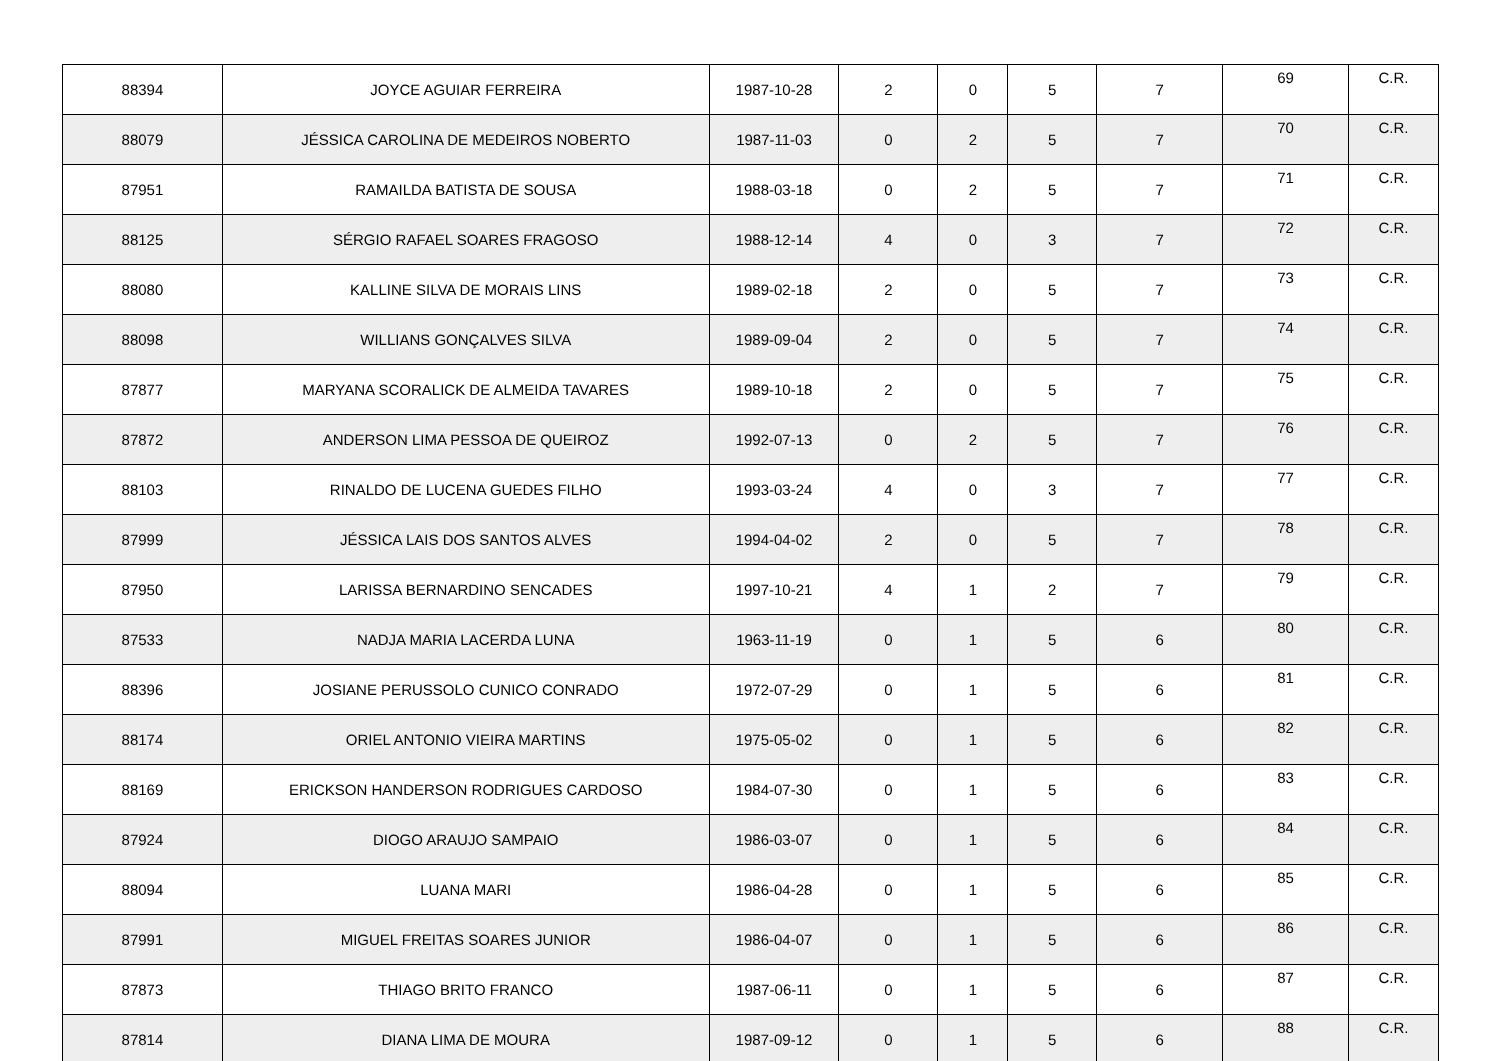| 88394 | JOYCE AGUIAR FERREIRA | 1987-10-28 | 2 | 0 | 5 | 7 | 69 | C.R. |
| 88079 | JÉSSICA CAROLINA DE MEDEIROS NOBERTO | 1987-11-03 | 0 | 2 | 5 | 7 | 70 | C.R. |
| 87951 | RAMAILDA BATISTA DE SOUSA | 1988-03-18 | 0 | 2 | 5 | 7 | 71 | C.R. |
| 88125 | SÉRGIO RAFAEL SOARES FRAGOSO | 1988-12-14 | 4 | 0 | 3 | 7 | 72 | C.R. |
| 88080 | KALLINE SILVA DE MORAIS LINS | 1989-02-18 | 2 | 0 | 5 | 7 | 73 | C.R. |
| 88098 | WILLIANS GONÇALVES SILVA | 1989-09-04 | 2 | 0 | 5 | 7 | 74 | C.R. |
| 87877 | MARYANA SCORALICK DE ALMEIDA TAVARES | 1989-10-18 | 2 | 0 | 5 | 7 | 75 | C.R. |
| 87872 | ANDERSON LIMA PESSOA DE QUEIROZ | 1992-07-13 | 0 | 2 | 5 | 7 | 76 | C.R. |
| 88103 | RINALDO DE LUCENA GUEDES FILHO | 1993-03-24 | 4 | 0 | 3 | 7 | 77 | C.R. |
| 87999 | JÉSSICA LAIS DOS SANTOS ALVES | 1994-04-02 | 2 | 0 | 5 | 7 | 78 | C.R. |
| 87950 | LARISSA BERNARDINO SENCADES | 1997-10-21 | 4 | 1 | 2 | 7 | 79 | C.R. |
| 87533 | NADJA MARIA LACERDA LUNA | 1963-11-19 | 0 | 1 | 5 | 6 | 80 | C.R. |
| 88396 | JOSIANE PERUSSOLO CUNICO CONRADO | 1972-07-29 | 0 | 1 | 5 | 6 | 81 | C.R. |
| 88174 | ORIEL ANTONIO VIEIRA MARTINS | 1975-05-02 | 0 | 1 | 5 | 6 | 82 | C.R. |
| 88169 | ERICKSON HANDERSON RODRIGUES CARDOSO | 1984-07-30 | 0 | 1 | 5 | 6 | 83 | C.R. |
| 87924 | DIOGO ARAUJO SAMPAIO | 1986-03-07 | 0 | 1 | 5 | 6 | 84 | C.R. |
| 88094 | LUANA MARI | 1986-04-28 | 0 | 1 | 5 | 6 | 85 | C.R. |
| 87991 | MIGUEL FREITAS SOARES JUNIOR | 1986-04-07 | 0 | 1 | 5 | 6 | 86 | C.R. |
| 87873 | THIAGO BRITO FRANCO | 1987-06-11 | 0 | 1 | 5 | 6 | 87 | C.R. |
| 87814 | DIANA LIMA DE MOURA | 1987-09-12 | 0 | 1 | 5 | 6 | 88 | C.R. |